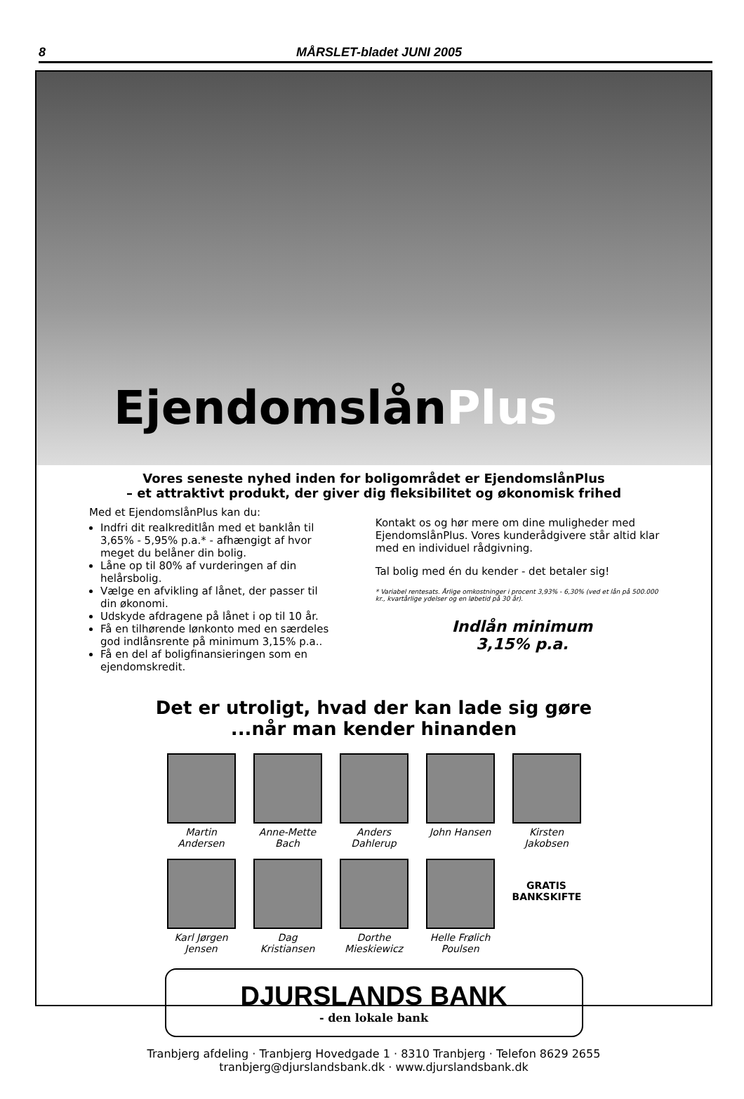8 MÅRSLET-bladet JUNI 2005
EjendomslånPlus
Vores seneste nyhed inden for boligområdet er EjendomslånPlus
– et attraktivt produkt, der giver dig fleksibilitet og økonomisk frihed
Med et EjendomslånPlus kan du:
Indfri dit realkreditlån med et banklån til 3,65% - 5,95% p.a.* - afhængigt af hvor meget du belåner din bolig.
Låne op til 80% af vurderingen af din helårsbolig.
Vælge en afvikling af lånet, der passer til din økonomi.
Udskyde afdragene på lånet i op til 10 år.
Få en tilhørende lønkonto med en særdeles god indlånsrente på minimum 3,15% p.a..
Få en del af boligfinansieringen som en ejendomskredit.
Kontakt os og hør mere om dine muligheder med EjendomslånPlus. Vores kunderådgivere står altid klar med en individuel rådgivning.
Tal bolig med én du kender - det betaler sig!
* Variabel rentesats. Årlige omkostninger i procent 3,93% - 6,30% (ved et lån på 500.000 kr., kvartårlige ydelser og en løbetid på 30 år).
Indlån minimum
3,15% p.a.
Det er utroligt, hvad der kan lade sig gøre
...når man kender hinanden
Martin Andersen
Anne-Mette Bach
Anders Dahlerup
John Hansen Kirsten Jakobsen
Karl Jørgen Jensen
Dag Kristiansen
Dorthe Mieskiewicz
Helle Frølich Poulsen
GRATIS BANKSKIFTE
DJURSLANDS BANK
- den lokale bank
Tranbjerg afdeling · Tranbjerg Hovedgade 1 · 8310 Tranbjerg · Telefon 8629 2655
tranbjerg@djurslandsbank.dk · www.djurslandsbank.dk